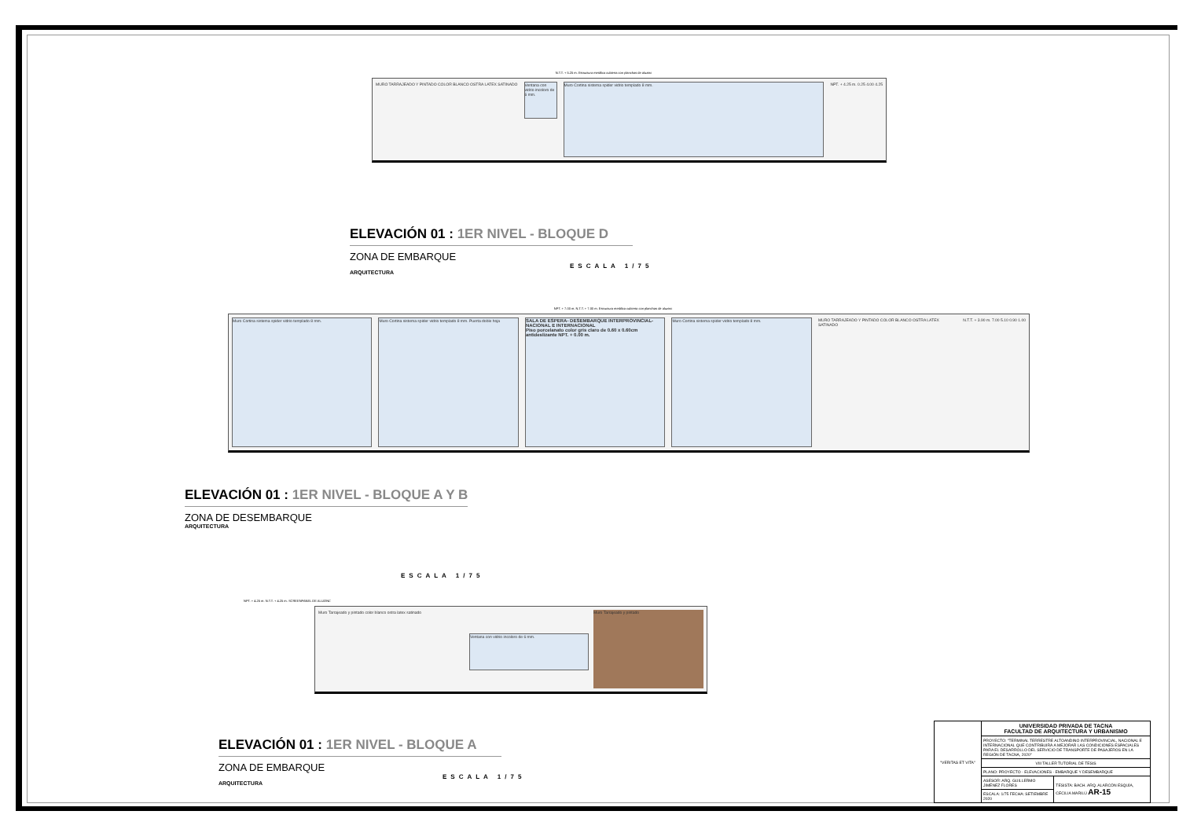N.T.T. + 5.25 m. Estructura metálica cubierta con planchas de aluzinc
MURO TARRAJEADO Y PINTADO COLOR BLANCO OSTRA LATEX SATINADO
Ventana con vidrio incoloro de 6 mm.
Muro Cortina sistema spider vidrio templado 8 mm.
NPT. + 4.25 m. 0.25 4.00 4.25
ELEVACIÓN 01 : 1ER NIVEL - BLOQUE D
ZONA DE EMBARQUE
ESCALA 1/75
ARQUITECTURA
NPT. + 7.00 m. N.T.T. + 7.00 m. Estructura metálica cubierta con planchas de aluzinc
Muro Cortina sistema spider vidrio templado 8 mm.
Muro Cortina sistema spider vidrio templado 8 mm. Puerta doble hoja
SALA DE ESPERA- DESEMBARQUE INTERPROVINCIAL- NACIONAL E INTERNACIONAL
Piso porcelanato color gris claro de 0.60 x 0.60cm antideslizante NPT. + 0.00 m.
Muro Cortina sistema spider vidrio templado 8 mm.
MURO TARRAJEADO Y PINTADO COLOR BLANCO OSTRA LATEX SATINADO
N.T.T. + 3.90 m. 7.00 5.10 0.90 1.00
ELEVACIÓN 01 : 1ER NIVEL - BLOQUE A Y B
ZONA DE DESEMBARQUE
ARQUITECTURA
ESCALA 1/75
NPT. + 4.25 m. N.T.T. + 4.25 m. SCREENPANEL DE ALUZINC
Muro Tarrajeado y pintado color blanco ostra latex satinado
Ventana con vidrio incoloro de 6 mm.
Muro Tarrajeado y pintado
ELEVACIÓN 01 : 1ER NIVEL - BLOQUE A
ZONA DE EMBARQUE
ESCALA 1/75
ARQUITECTURA
| "VERITAS ET VITA" | UNIVERSIDAD PRIVADA DE TACNA FACULTAD DE ARQUITECTURA Y URBANISMO | |
| | PROYECTO: "TERMINAL TERRESTRE ALTOANDINO INTERPROVINCIAL, NACIONAL E INTERNACIONAL QUE CONTRIBUIRÁ A MEJORAR LAS CONDICIONES ESPACIALES PARA EL DESARROLLO DEL SERVICIO DE TRANSPORTE DE PASAJEROS EN LA REGIÓN DE TACNA, 2020" | |
| | VIII TALLER TUTORIAL DE TESIS | |
| | PLANO: PROYECTO - ELEVACIONES - EMBARQUE Y DESEMBARQUE | |
| | ASESOR: ARQ. GUILLERMO JIMÉNEZ FLORES | TESISTA: BACH. ARQ. ALARCÓN ESQUÍA, CECILIA MARILÚ AR-15 |
| | ESCALA: 1/75 FECHA: SETIEMBRE 2020 | |